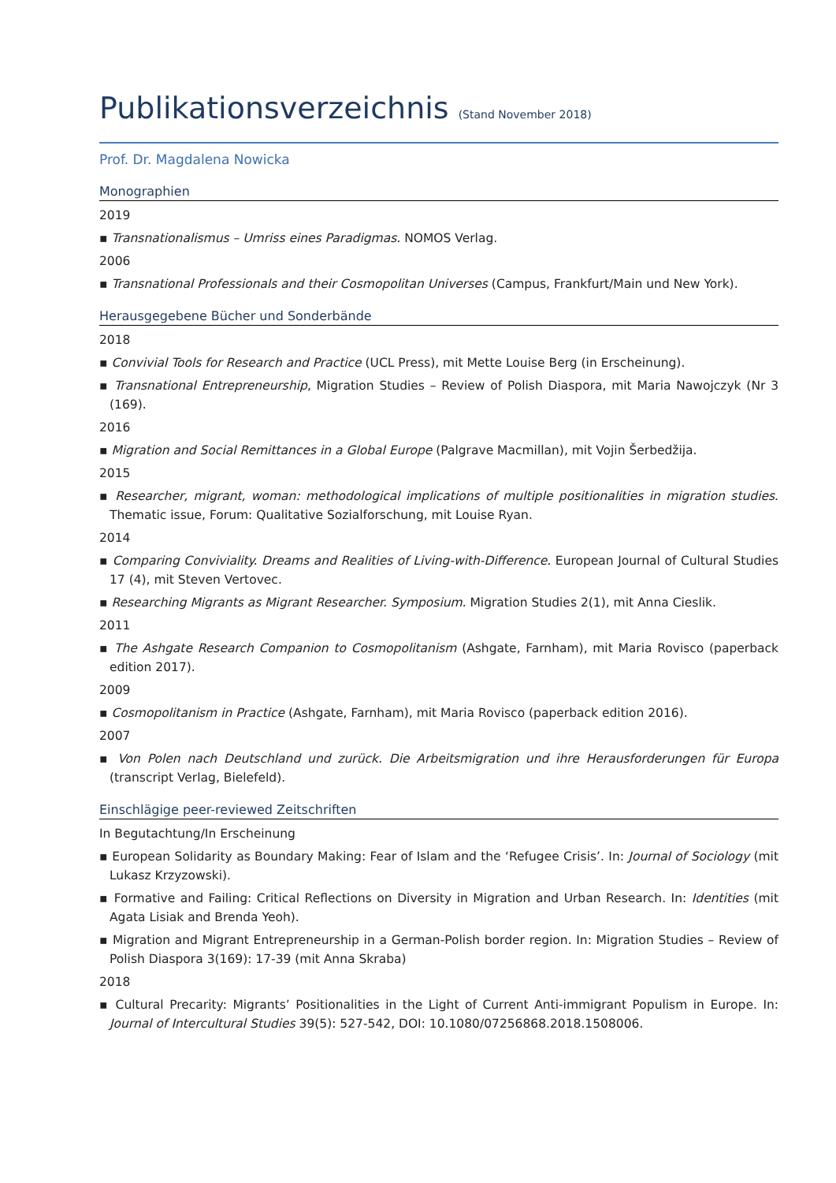Publikationsverzeichnis (Stand November 2018)
Prof. Dr. Magdalena Nowicka
Monographien
2019
▪ Transnationalismus – Umriss eines Paradigmas. NOMOS Verlag.
2006
▪ Transnational Professionals and their Cosmopolitan Universes (Campus, Frankfurt/Main und New York).
Herausgegebene Bücher und Sonderbände
2018
▪ Convivial Tools for Research and Practice (UCL Press), mit Mette Louise Berg (in Erscheinung).
▪ Transnational Entrepreneurship, Migration Studies – Review of Polish Diaspora, mit Maria Nawojczyk (Nr 3 (169).
2016
▪ Migration and Social Remittances in a Global Europe (Palgrave Macmillan), mit Vojin Šerbedžija.
2015
▪ Researcher, migrant, woman: methodological implications of multiple positionalities in migration studies. Thematic issue, Forum: Qualitative Sozialforschung, mit Louise Ryan.
2014
▪ Comparing Conviviality. Dreams and Realities of Living-with-Difference. European Journal of Cultural Studies 17 (4), mit Steven Vertovec.
▪ Researching Migrants as Migrant Researcher. Symposium. Migration Studies 2(1), mit Anna Cieslik.
2011
▪ The Ashgate Research Companion to Cosmopolitanism (Ashgate, Farnham), mit Maria Rovisco (paperback edition 2017).
2009
▪ Cosmopolitanism in Practice (Ashgate, Farnham), mit Maria Rovisco (paperback edition 2016).
2007
▪ Von Polen nach Deutschland und zurück. Die Arbeitsmigration und ihre Herausforderungen für Europa (transcript Verlag, Bielefeld).
Einschlägige peer-reviewed Zeitschriften
In Begutachtung/In Erscheinung
▪ European Solidarity as Boundary Making: Fear of Islam and the ‘Refugee Crisis’. In: Journal of Sociology (mit Lukasz Krzyzowski).
▪ Formative and Failing: Critical Reflections on Diversity in Migration and Urban Research. In: Identities (mit Agata Lisiak and Brenda Yeoh).
▪ Migration and Migrant Entrepreneurship in a German-Polish border region. In: Migration Studies – Review of Polish Diaspora 3(169): 17-39 (mit Anna Skraba)
2018
▪ Cultural Precarity: Migrants’ Positionalities in the Light of Current Anti-immigrant Populism in Europe. In: Journal of Intercultural Studies 39(5): 527-542, DOI: 10.1080/07256868.2018.1508006.